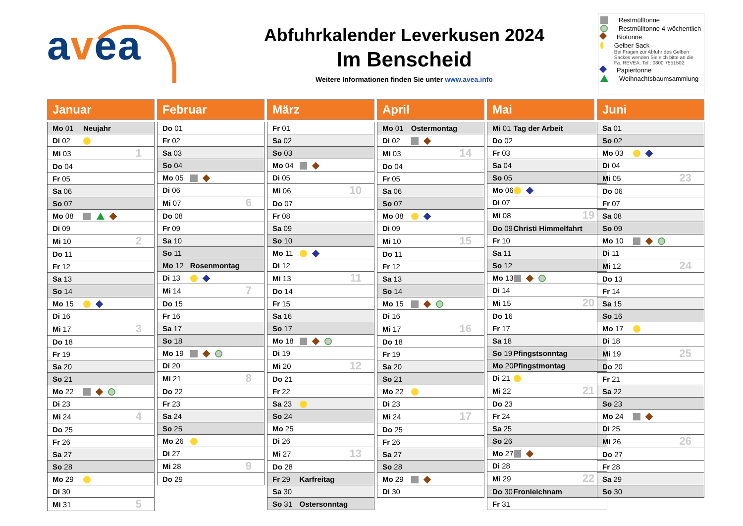avea
Abfuhrkalender Leverkusen 2024
Im Benscheid
Weitere Informationen finden Sie unter www.avea.info
Restmülltonne
Restmülltonne 4-wöchentlich
Biotonne
Gelber Sack
Bei Fragen zur Abfuhr des Gelben Sackes wenden Sie sich bitte an die Fa. REVEA. Tel.: 0800 7551502.
Papiertonne
Weihnachtsbaumsammlung
Januar
| Mo 01 | Neujahr | |
| Di 02 | | |
| Mi 03 | | 1 |
| Do 04 | | |
| Fr 05 | | |
| Sa 06 | | |
| So 07 | | |
| Mo 08 | | |
| Di 09 | | |
| Mi 10 | | 2 |
| Do 11 | | |
| Fr 12 | | |
| Sa 13 | | |
| So 14 | | |
| Mo 15 | | |
| Di 16 | | |
| Mi 17 | | 3 |
| Do 18 | | |
| Fr 19 | | |
| Sa 20 | | |
| So 21 | | |
| Mo 22 | | |
| Di 23 | | |
| Mi 24 | | 4 |
| Do 25 | | |
| Fr 26 | | |
| Sa 27 | | |
| So 28 | | |
| Mo 29 | | |
| Di 30 | | |
| Mi 31 | | 5 |
Februar
| Do 01 | | |
| Fr 02 | | |
| Sa 03 | | |
| So 04 | | |
| Mo 05 | | |
| Di 06 | | |
| Mi 07 | | 6 |
| Do 08 | | |
| Fr 09 | | |
| Sa 10 | | |
| So 11 | | |
| Mo 12 | Rosenmontag | |
| Di 13 | | |
| Mi 14 | | 7 |
| Do 15 | | |
| Fr 16 | | |
| Sa 17 | | |
| So 18 | | |
| Mo 19 | | |
| Di 20 | | |
| Mi 21 | | 8 |
| Do 22 | | |
| Fr 23 | | |
| Sa 24 | | |
| So 25 | | |
| Mo 26 | | |
| Di 27 | | |
| Mi 28 | | 9 |
| Do 29 | | |
März
| Fr 01 | | |
| Sa 02 | | |
| So 03 | | |
| Mo 04 | | |
| Di 05 | | |
| Mi 06 | | 10 |
| Do 07 | | |
| Fr 08 | | |
| Sa 09 | | |
| So 10 | | |
| Mo 11 | | |
| Di 12 | | |
| Mi 13 | | 11 |
| Do 14 | | |
| Fr 15 | | |
| Sa 16 | | |
| So 17 | | |
| Mo 18 | | |
| Di 19 | | |
| Mi 20 | | 12 |
| Do 21 | | |
| Fr 22 | | |
| Sa 23 | | |
| So 24 | | |
| Mo 25 | | |
| Di 26 | | |
| Mi 27 | | 13 |
| Do 28 | | |
| Fr 29 | Karfreitag | |
| Sa 30 | | |
| So 31 | Ostersonntag | |
April
| Mo 01 | Ostermontag | |
| Di 02 | | |
| Mi 03 | | 14 |
| Do 04 | | |
| Fr 05 | | |
| Sa 06 | | |
| So 07 | | |
| Mo 08 | | |
| Di 09 | | |
| Mi 10 | | 15 |
| Do 11 | | |
| Fr 12 | | |
| Sa 13 | | |
| So 14 | | |
| Mo 15 | | |
| Di 16 | | |
| Mi 17 | | 16 |
| Do 18 | | |
| Fr 19 | | |
| Sa 20 | | |
| So 21 | | |
| Mo 22 | | |
| Di 23 | | |
| Mi 24 | | 17 |
| Do 25 | | |
| Fr 26 | | |
| Sa 27 | | |
| So 28 | | |
| Mo 29 | | |
| Di 30 | | |
Mai
| Mi 01 | Tag der Arbeit | |
| Do 02 | | |
| Fr 03 | | |
| Sa 04 | | |
| So 05 | | |
| Mo 06 | | |
| Di 07 | | |
| Mi 08 | | 19 |
| Do 09 | Christi Himmelfahrt | |
| Fr 10 | | |
| Sa 11 | | |
| So 12 | | |
| Mo 13 | | |
| Di 14 | | |
| Mi 15 | | 20 |
| Do 16 | | |
| Fr 17 | | |
| Sa 18 | | |
| So 19 | Pfingstsonntag | |
| Mo 20 | Pfingstmontag | |
| Di 21 | | |
| Mi 22 | | 21 |
| Do 23 | | |
| Fr 24 | | |
| Sa 25 | | |
| So 26 | | |
| Mo 27 | | |
| Di 28 | | |
| Mi 29 | | 22 |
| Do 30 | Fronleichnam | |
| Fr 31 | | |
Juni
| Sa 01 | | |
| So 02 | | |
| Mo 03 | | |
| Di 04 | | |
| Mi 05 | | 23 |
| Do 06 | | |
| Fr 07 | | |
| Sa 08 | | |
| So 09 | | |
| Mo 10 | | |
| Di 11 | | |
| Mi 12 | | 24 |
| Do 13 | | |
| Fr 14 | | |
| Sa 15 | | |
| So 16 | | |
| Mo 17 | | |
| Di 18 | | |
| Mi 19 | | 25 |
| Do 20 | | |
| Fr 21 | | |
| Sa 22 | | |
| So 23 | | |
| Mo 24 | | |
| Di 25 | | |
| Mi 26 | | 26 |
| Do 27 | | |
| Fr 28 | | |
| Sa 29 | | |
| So 30 | | |